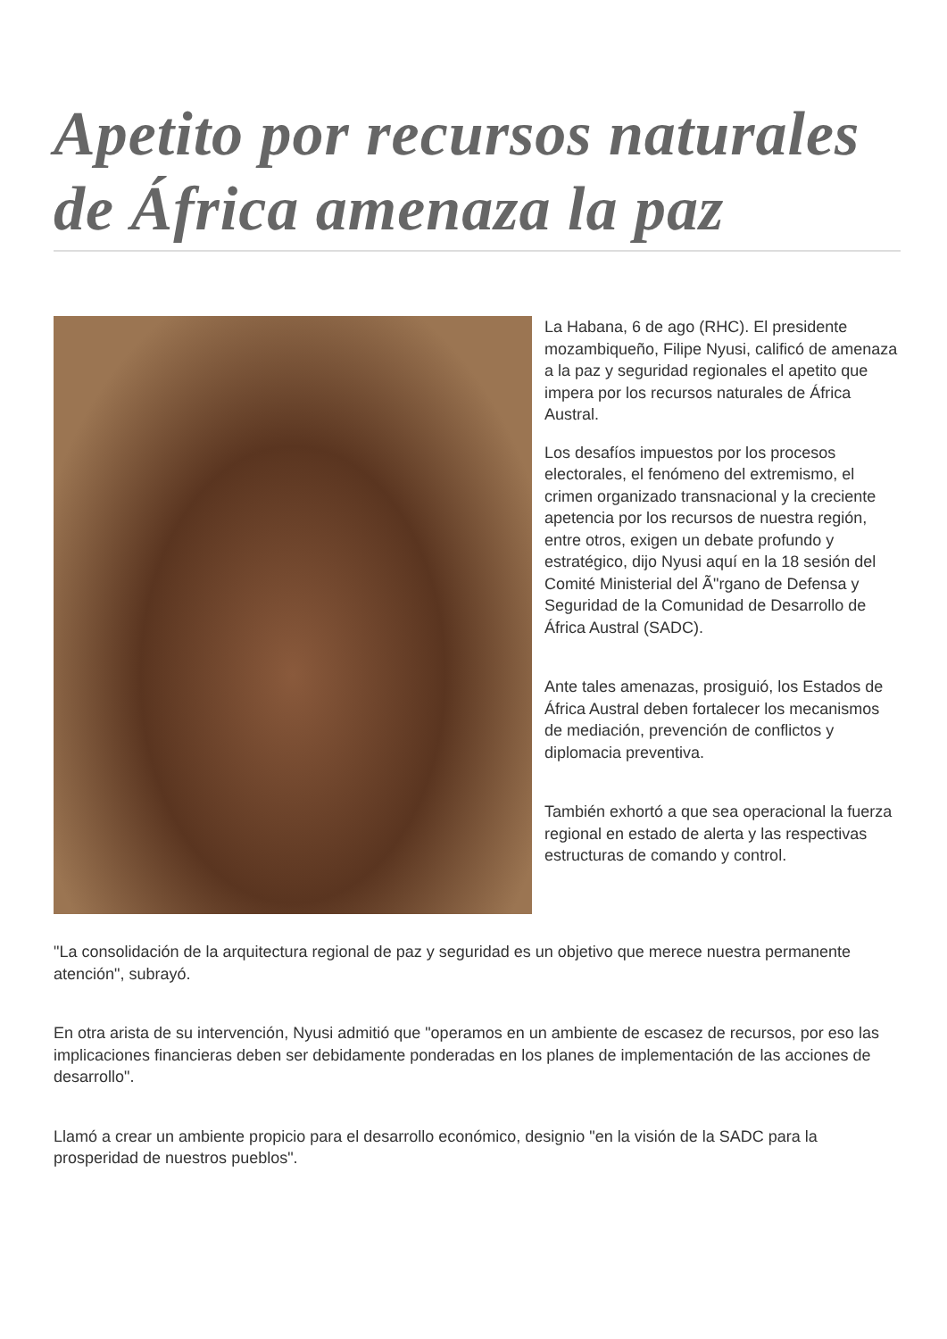Apetito por recursos naturales de África amenaza la paz
La Habana, 6 de ago (RHC). El presidente mozambiqueño, Filipe Nyusi, calificó de amenaza a la paz y seguridad regionales el apetito que impera por los recursos naturales de África Austral.
Los desafíos impuestos por los procesos electorales, el fenómeno del extremismo, el crimen organizado transnacional y la creciente apetencia por los recursos de nuestra región, entre otros, exigen un debate profundo y estratégico, dijo Nyusi aquí en la 18 sesión del Comité Ministerial del Ã"rgano de Defensa y Seguridad de la Comunidad de Desarrollo de África Austral (SADC).
Ante tales amenazas, prosiguió, los Estados de África Austral deben fortalecer los mecanismos de mediación, prevención de conflictos y diplomacia preventiva.
También exhortó a que sea operacional la fuerza regional en estado de alerta y las respectivas estructuras de comando y control.
"La consolidación de la arquitectura regional de paz y seguridad es un objetivo que merece nuestra permanente atención", subrayó.
En otra arista de su intervención, Nyusi admitió que "operamos en un ambiente de escasez de recursos, por eso las implicaciones financieras deben ser debidamente ponderadas en los planes de implementación de las acciones de desarrollo".
Llamó a crear un ambiente propicio para el desarrollo económico, designio "en la visión de la SADC para la prosperidad de nuestros pueblos".